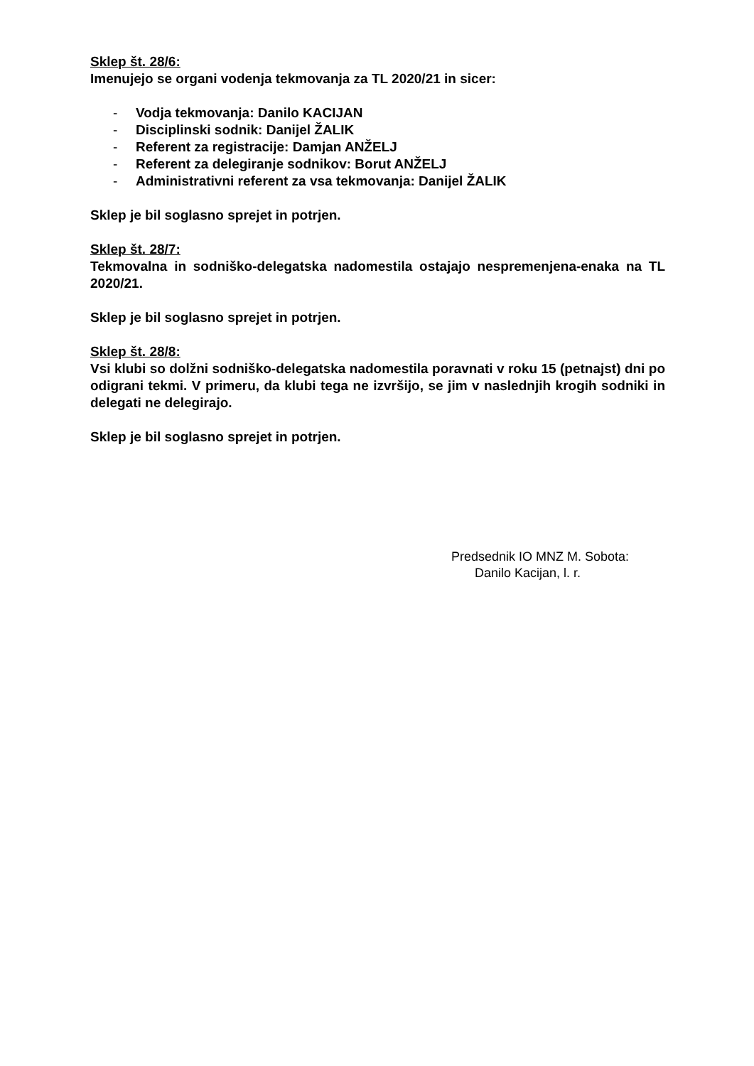Sklep št. 28/6:
Imenujejo se organi vodenja tekmovanja za TL 2020/21 in sicer:
- Vodja tekmovanja: Danilo KACIJAN
- Disciplinski sodnik: Danijel ŽALIK
- Referent za registracije: Damjan ANŽELJ
- Referent za delegiranje sodnikov: Borut ANŽELJ
- Administrativni referent za vsa tekmovanja: Danijel ŽALIK
Sklep je bil soglasno sprejet in potrjen.
Sklep št. 28/7:
Tekmovalna in sodniško-delegatska nadomestila ostajajo nespremenjena-enaka na TL 2020/21.
Sklep je bil soglasno sprejet in potrjen.
Sklep št. 28/8:
Vsi klubi so dolžni sodniško-delegatska nadomestila poravnati v roku 15 (petnajst) dni po odigrani tekmi. V primeru, da klubi tega ne izvršijo, se jim v naslednjih krogih sodniki in delegati ne delegirajo.
Sklep je bil soglasno sprejet in potrjen.
Predsednik IO MNZ M. Sobota:
Danilo Kacijan, l. r.